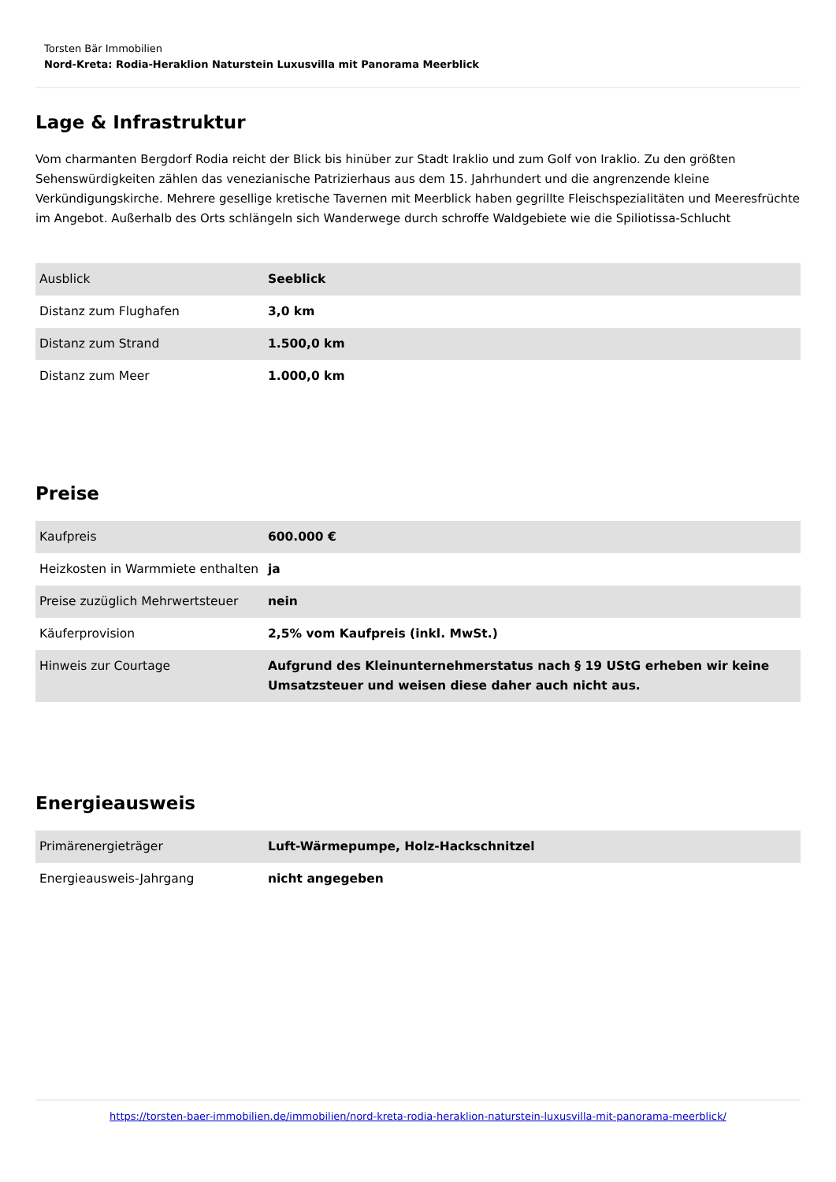Torsten Bär Immobilien
Nord-Kreta: Rodia-Heraklion Naturstein Luxusvilla mit Panorama Meerblick
Lage & Infrastruktur
Vom charmanten Bergdorf Rodia reicht der Blick bis hinüber zur Stadt Iraklio und zum Golf von Iraklio. Zu den größten Sehenswürdigkeiten zählen das venezianische Patrizierhaus aus dem 15. Jahrhundert und die angrenzende kleine Verkündigungskirche. Mehrere gesellige kretische Tavernen mit Meerblick haben gegrillte Fleischspezialitäten und Meeresfrüchte im Angebot. Außerhalb des Orts schlängeln sich Wanderwege durch schroffe Waldgebiete wie die Spiliotissa-Schlucht
| Ausblick | Seeblick |
| Distanz zum Flughafen | 3,0 km |
| Distanz zum Strand | 1.500,0 km |
| Distanz zum Meer | 1.000,0 km |
Preise
| Kaufpreis | 600.000 € |
| Heizkosten in Warmmiete enthalten | ja |
| Preise zuzüglich Mehrwertsteuer | nein |
| Käuferprovision | 2,5% vom Kaufpreis (inkl. MwSt.) |
| Hinweis zur Courtage | Aufgrund des Kleinunternehmerstatus nach § 19 UStG erheben wir keine Umsatzsteuer und weisen diese daher auch nicht aus. |
Energieausweis
| Primärenergieträger | Luft-Wärmepumpe, Holz-Hackschnitzel |
| Energieausweis-Jahrgang | nicht angegeben |
https://torsten-baer-immobilien.de/immobilien/nord-kreta-rodia-heraklion-naturstein-luxusvilla-mit-panorama-meerblick/